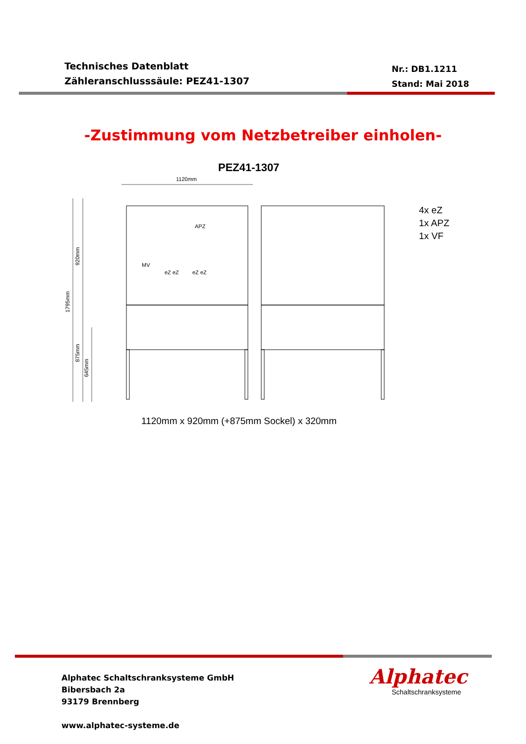Technisches Datenblatt
Zähleranschlusssäule: PEZ41-1307
Nr.: DB1.1211
Stand: Mai 2018
-Zustimmung vom Netzbetreiber einholen-
PEZ41-1307
1120mm
1795mm
920mm
875mm
645mm
APZ
MV
eZ eZ
eZ eZ
4x eZ
1x APZ
1x VF
1120mm x 920mm (+875mm Sockel) x 320mm
Alphatec Schaltschranksysteme GmbH
Bibersbach 2a
93179 Brennberg
www.alphatec-systeme.de
Alphatec
Schaltschranksysteme